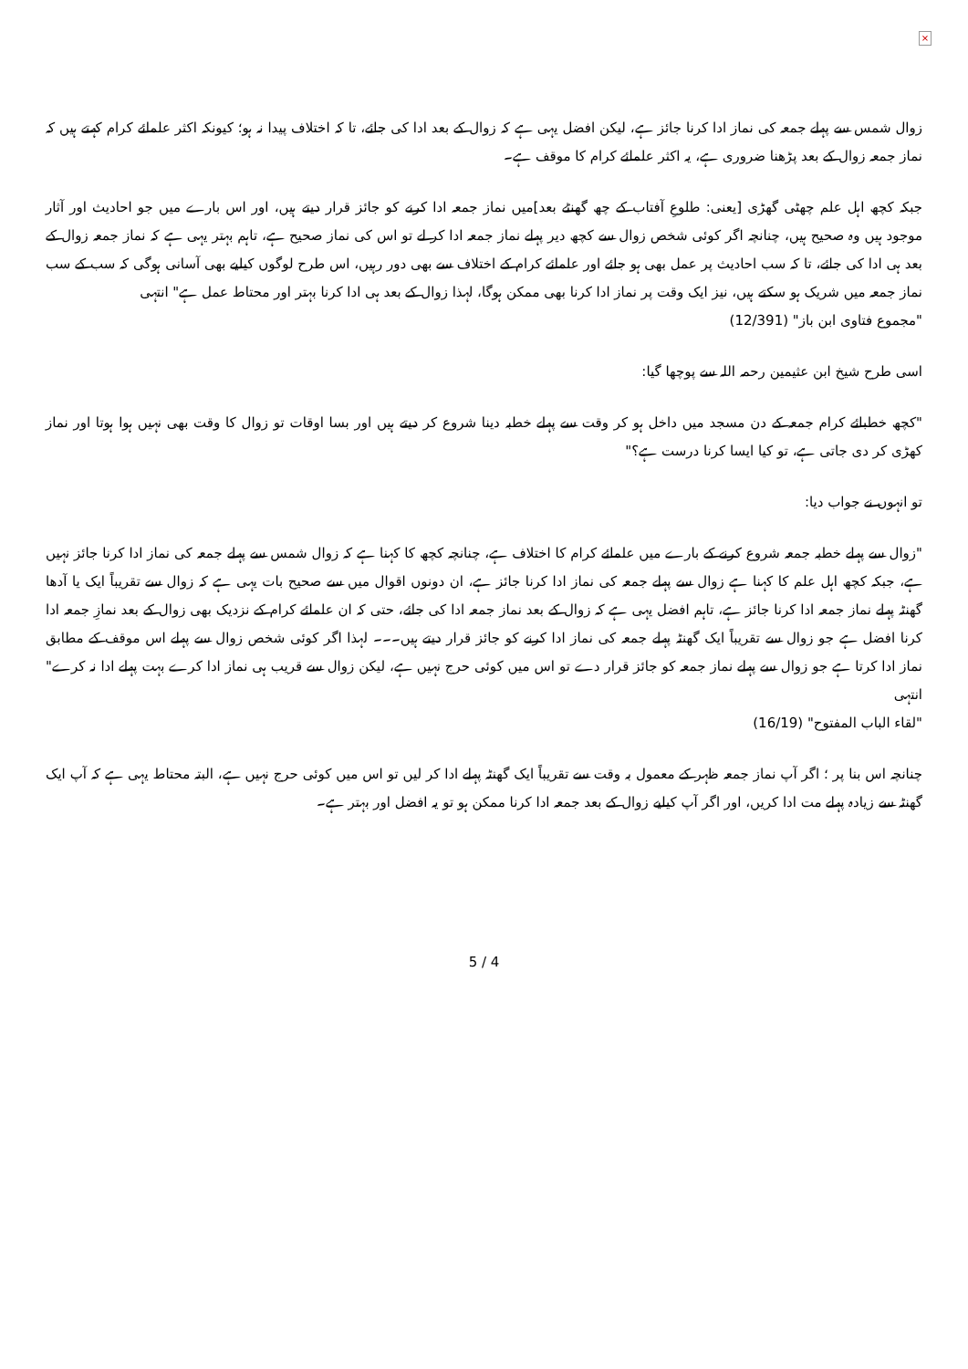×
زوال شمس سے پہلے جمعہ کی نماز ادا کرنا جائز ہے، لیکن افضل یہی ہے کہ زوال کے بعد ادا کی جائے، تا کہ اختلاف پیدا نہ ہو؛ کیونکہ اکثر علمائے کرام کہتے ہیں کہ نماز جمعہ زوال کے بعد پڑھنا ضروری ہے، یہ اکثر علمائے کرام کا موقف ہے۔
جبکہ کچھ اہل علم چھٹی گھڑی [یعنی: طلوعِ آفتاب کے چھ گھنٹے بعد]میں نماز جمعہ ادا کرنے کو جائز قرار دیتے ہیں، اور اس بارے میں جو احادیث اور آثار موجود ہیں وہ صحیح ہیں، چنانچہ اگر کوئی شخص زوال سے کچھ دیر پہلے نماز جمعہ ادا کر لے تو اس کی نماز صحیح ہے، تاہم بہتر یہی ہے کہ نماز جمعہ زوال کے بعد ہی ادا کی جائے، تا کہ سب احادیث پر عمل بھی ہو جائے اور علمائے کرام کے اختلاف سے بھی دور رہیں، اس طرح لوگوں کیلیے بھی آسانی ہوگی کہ سب کے سب نماز جمعہ میں شریک ہو سکتے ہیں، نیز ایک وقت پر نماز ادا کرنا بھی ممکن ہوگا، لہذا زوال کے بعد ہی ادا کرنا بہتر اور محتاط عمل ہے" انتہی
"مجموع فتاوی ابن باز" (12/391)
اسی طرح شیخ ابن عثیمین رحمہ اللہ سے پوچھا گیا:
"کچھ خطبائے کرام جمعہ کے دن مسجد میں داخل ہو کر وقت سے پہلے خطبہ دینا شروع کر دیتے ہیں اور بسا اوقات تو زوال کا وقت بھی نہیں ہوا ہوتا اور نماز کھڑی کر دی جاتی ہے، تو کیا ایسا کرنا درست ہے؟"
تو انہوں نے جواب دیا:
"زوال سے پہلے خطبہ جمعہ شروع کرنے کے بارے میں علمائے کرام کا اختلاف ہے، چنانچہ کچھ کا کہنا ہے کہ زوال شمس سے پہلے جمعہ کی نماز ادا کرنا جائز نہیں ہے، جبکہ کچھ اہل علم کا کہنا ہے زوال سے پہلے جمعہ کی نماز ادا کرنا جائز ہے، ان دونوں اقوال میں سے صحیح بات یہی ہے کہ زوال سے تقریباً ایک یا آدھا گھنٹہ پہلے نماز جمعہ ادا کرنا جائز ہے، تاہم افضل یہی ہے کہ زوال کے بعد نماز جمعہ ادا کی جائے، حتی کہ ان علمائے کرام کے نزدیک بھی زوال کے بعد نمازِ جمعہ ادا کرنا افضل ہے جو زوال سے تقریباً ایک گھنٹہ پہلے جمعہ کی نماز ادا کرنے کو جائز قرار دیتے ہیں۔۔۔ لہذا اگر کوئی شخص زوال سے پہلے اس موقف کے مطابق نماز ادا کرتا ہے جو زوال سے پہلے نماز جمعہ کو جائز قرار دے تو اس میں کوئی حرج نہیں ہے، لیکن زوال سے قریب ہی نماز ادا کرے بہت پہلے ادا نہ کرے" انتہی
"لقاء الباب المفتوح" (16/19)
چنانچہ اس بنا پر ؛ اگر آپ نماز جمعہ ظہر کے معمول بہ وقت سے تقریباً ایک گھنٹہ پہلے ادا کر لیں تو اس میں کوئی حرج نہیں ہے، البتہ محتاط یہی ہے کہ آپ ایک گھنٹہ سے زیادہ پہلے مت ادا کریں، اور اگر آپ کیلیے زوال کے بعد جمعہ ادا کرنا ممکن ہو تو یہ افضل اور بہتر ہے۔
5 / 4